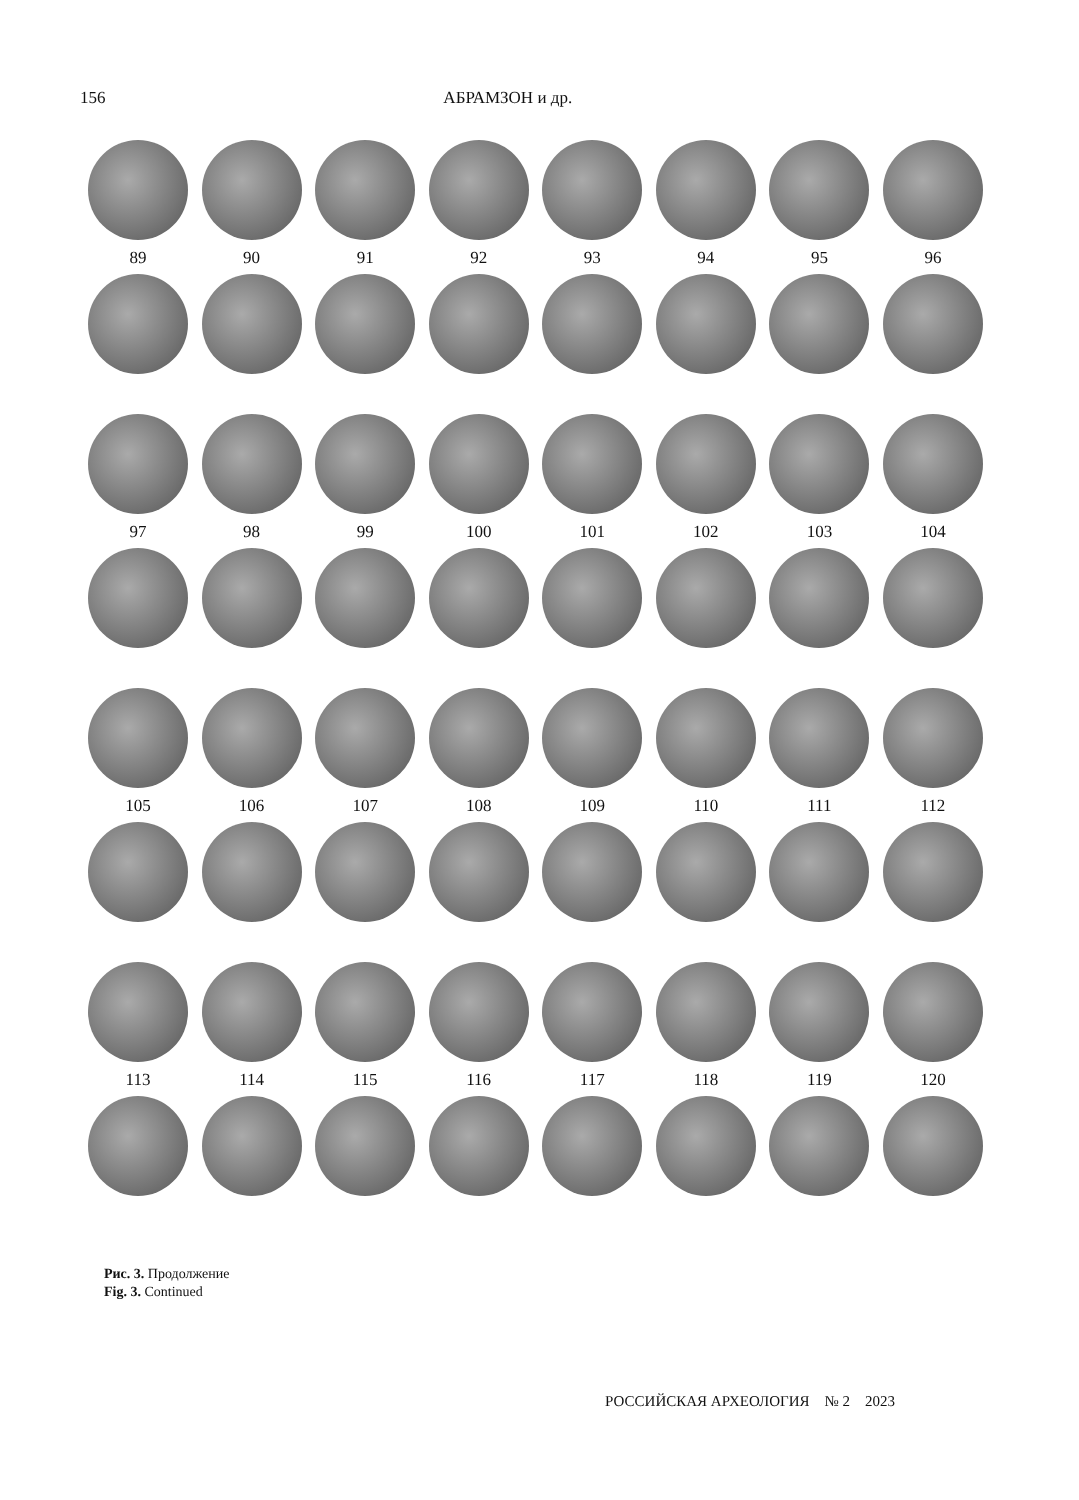156 АБРАМЗОН и др.
89 90 91 92 93 94 95 96
97 98 99 100 101 102 103 104
105 106 107 108 109 110 111 112
113 114 115 116 117 118 119 120
Рис. 3. Продолжение
Fig. 3. Continued
РОССИЙСКАЯ АРХЕОЛОГИЯ № 2 2023